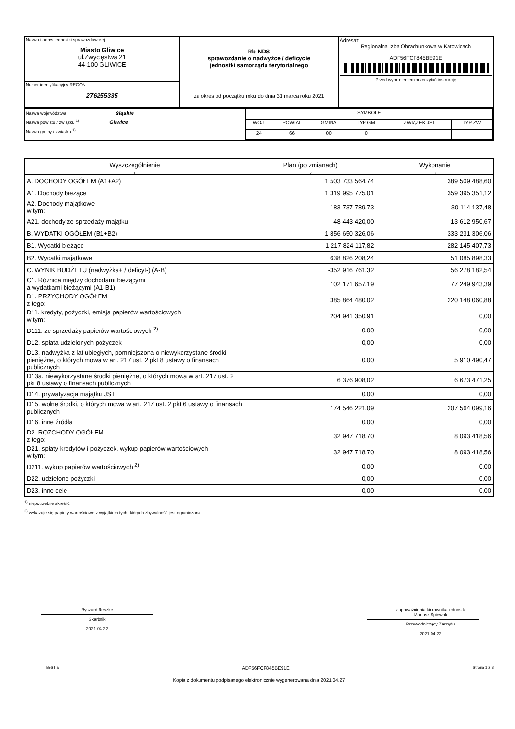| Nazwa i adres jednostki sprawozdawczej Miasto Gliwice ul.Zwycięstwa 21 44-100 GLIWICE | Rb-NDS sprawozdanie o nadwyżce / deficycie jednostki samorządu terytorialnego za okres od początku roku do dnia 31 marca roku 2021 | Adresat: Regionalna Izba Obrachunkowa w Katowicach ADF56FCF845BE91E Przed wypełnieniem przeczytać instrukcję |
| Numer identyfikacyjny REGON 276255335 | | |
| Nazwa województwa śląskie Nazwa powiatu / związku <sup>1)</sup> Gliwice Nazwa gminy / związku <sup>1)</sup> | / SYMBOLE / / / / / / / WOJ. / POWIAT / GMINA / TYP GM. / ZWIĄZEK JST / TYP ZW. / / 24 / 66 / 00 / 0 / / / |
| Wyszczególnienie | Plan (po zmianach) | Wykonanie |
| --- | --- | --- |
| 1 | 2 | 3 |
| A. DOCHODY OGÓŁEM (A1+A2) | 1 503 733 564,74 | 389 509 488,60 |
| A1. Dochody bieżące | 1 319 995 775,01 | 359 395 351,12 |
| A2. Dochody majątkowe w tym: | 183 737 789,73 | 30 114 137,48 |
| A21. dochody ze sprzedaży majątku | 48 443 420,00 | 13 612 950,67 |
| B. WYDATKI OGÓŁEM (B1+B2) | 1 856 650 326,06 | 333 231 306,06 |
| B1. Wydatki bieżące | 1 217 824 117,82 | 282 145 407,73 |
| B2. Wydatki majątkowe | 638 826 208,24 | 51 085 898,33 |
| C. WYNIK BUDŻETU (nadwyżka+ / deficyt-) (A-B) | -352 916 761,32 | 56 278 182,54 |
| C1. Różnica między dochodami bieżącymi a wydatkami bieżącymi (A1-B1) | 102 171 657,19 | 77 249 943,39 |
| D1. PRZYCHODY OGÓŁEM z tego: | 385 864 480,02 | 220 148 060,88 |
| D11. kredyty, pożyczki, emisja papierów wartościowych w tym: | 204 941 350,91 | 0,00 |
| D111. ze sprzedaży papierów wartościowych <sup>2)</sup> | 0,00 | 0,00 |
| D12. spłata udzielonych pożyczek | 0,00 | 0,00 |
| D13. nadwyżka z lat ubiegłych, pomniejszona o niewykorzystane środki pieniężne, o których mowa w art. 217 ust. 2 pkt 8 ustawy o finansach publicznych | 0,00 | 5 910 490,47 |
| D13a. niewykorzystane środki pieniężne, o których mowa w art. 217 ust. 2 pkt 8 ustawy o finansach publicznych | 6 376 908,02 | 6 673 471,25 |
| D14. prywatyzacja majątku JST | 0,00 | 0,00 |
| D15. wolne środki, o których mowa w art. 217 ust. 2 pkt 6 ustawy o finansach publicznych | 174 546 221,09 | 207 564 099,16 |
| D16. inne źródła | 0,00 | 0,00 |
| D2. ROZCHODY OGÓŁEM z tego: | 32 947 718,70 | 8 093 418,56 |
| D21. spłaty kredytów i pożyczek, wykup papierów wartościowych w tym: | 32 947 718,70 | 8 093 418,56 |
| D211. wykup papierów wartościowych <sup>2)</sup> | 0,00 | 0,00 |
| D22. udzielone pożyczki | 0,00 | 0,00 |
| D23. inne cele | 0,00 | 0,00 |
<sup>1)</sup> niepotrzebne skreślić
<sup>2)</sup> wykazuje się papiery wartościowe z wyjątkiem tych, których zbywalność jest ograniczona
Ryszard Reszke
Skarbnik
2021.04.22
z upoważnienia kierownika jednostki
Mariusz Śpiewok
Przewodniczący Zarządu
2021.04.22
BeSTia ADF56FCF845BE91E Strona 1 z 3
Kopia z dokumentu podpisanego elektronicznie wygenerowana dnia 2021.04.27